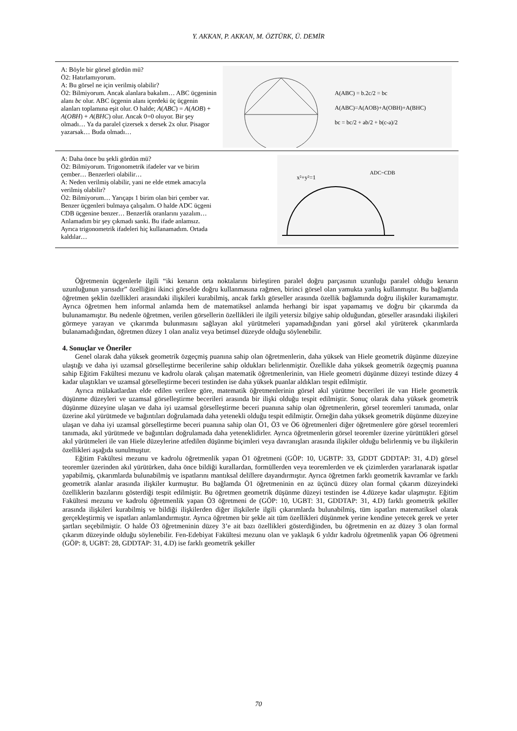Y. AKKAN, P. AKKAN, M. ÖZTÜRK, Ü. DEMİR
| A: Böyle bir görsel gördün mü? Ö2: Hatırlamıyorum. A: Bu görsel ne için verilmiş olabilir? Ö2: Bilmiyorum. Ancak alanlara bakalım… ABC üçgeninin alanı bc olur. ABC üçgenin alanı içerdeki üç üçgenin alanları toplamına eşit olur. O halde; A ( ABC ) = A ( AOB ) + A ( OBH ) + A ( BHC ) olur. Ancak 0=0 oluyor. Bir şey olmadı… Ya da paralel çizersek x dersek 2x olur. Pisagor yazarsak… Buda olmadı… | A(ABC) = b.2c/2 = bc A(ABC)=A(AOB)+A(OBH)+A(BHC) bc = bc/2 + ab/2 + b(c-a)/2 |
| A: Daha önce bu şekli gördün mü? Ö2: Bilmiyorum. Trigonometrik ifadeler var ve birim çember… Benzerleri olabilir… A: Neden verilmiş olabilir, yani ne elde etmek amacıyla verilmiş olabilir? Ö2: Bilmiyorum… Yarıçapı 1 birim olan biri çember var. Benzer üçgenleri bulmaya çalışalım. O halde ADC üçgeni CDB üçgenine benzer… Benzerlik oranlarını yazalım… Anlamadım bir şey çıkmadı sanki. Bu ifade anlamsız. Ayrıca trigonometrik ifadeleri hiç kullanamadım. Ortada kaldılar… | x²+y²=1 ADC~CDB |
Öğretmenin üçgenlerle ilgili “iki kenarın orta noktalarını birleştiren paralel doğru parçasının uzunluğu paralel olduğu kenarın uzunluğunun yarısıdır” özelliğini ikinci görselde doğru kullanmasına rağmen, birinci görsel olan yamukta yanlış kullanmıştır. Bu bağlamda öğretmen şeklin özellikleri arasındaki ilişkileri kurabilmiş, ancak farklı görseller arasında özellik bağlamında doğru ilişkiler kuramamıştır. Ayrıca öğretmen hem informal anlamda hem de matematiksel anlamda herhangi bir ispat yapamamış ve doğru bir çıkarımda da bulunamamıştır. Bu nedenle öğretmen, verilen görsellerin özellikleri ile ilgili yetersiz bilgiye sahip olduğundan, görseller arasındaki ilişkileri görmeye yarayan ve çıkarımda bulunmasını sağlayan akıl yürütmeleri yapamadığından yani görsel akıl yürüterek çıkarımlarda bulanamadığından, öğretmen düzey 1 olan analiz veya betimsel düzeyde olduğu söylenebilir.
4. Sonuçlar ve Öneriler
Genel olarak daha yüksek geometrik özgeçmiş puanına sahip olan öğretmenlerin, daha yüksek van Hiele geometrik düşünme düzeyine ulaştığı ve daha iyi uzamsal görselleştirme becerilerine sahip oldukları belirlenmiştir. Özellikle daha yüksek geometrik özgeçmiş puanına sahip Eğitim Fakültesi mezunu ve kadrolu olarak çalışan matematik öğretmenlerinin, van Hiele geometri düşünme düzeyi testinde düzey 4 kadar ulaştıkları ve uzamsal görselleştirme beceri testinden ise daha yüksek puanlar aldıkları tespit edilmiştir.
Ayrıca mülakatlardan elde edilen verilere göre, matematik öğretmenlerinin görsel akıl yürütme becerileri ile van Hiele geometrik düşünme düzeyleri ve uzamsal görselleştirme becerileri arasında bir ilişki olduğu tespit edilmiştir. Sonuç olarak daha yüksek geometrik düşünme düzeyine ulaşan ve daha iyi uzamsal görselleştirme beceri puanına sahip olan öğretmenlerin, görsel teoremleri tanımada, onlar üzerine akıl yürütmede ve bağıntıları doğrulamada daha yetenekli olduğu tespit edilmiştir. Örneğin daha yüksek geometrik düşünme düzeyine ulaşan ve daha iyi uzamsal görselleştirme beceri puanına sahip olan Ö1, Ö3 ve Ö6 öğretmenleri diğer öğretmenlere göre görsel teoremleri tanımada, akıl yürütmede ve bağıntıları doğrulamada daha yeteneklidirler. Ayrıca öğretmenlerin görsel teoremler üzerine yürüttükleri görsel akıl yürütmeleri ile van Hiele düzeylerine atfedilen düşünme biçimleri veya davranışları arasında ilişkiler olduğu belirlenmiş ve bu ilişkilerin özellikleri aşağıda sunulmuştur.
Eğitim Fakültesi mezunu ve kadrolu öğretmenlik yapan Ö1 öğretmeni (GÖP: 10, UGBTP: 33, GDDT GDDTAP: 31, 4.D) görsel teoremler üzerinden akıl yürütürken, daha önce bildiği kurallardan, formüllerden veya teoremlerden ve ek çizimlerden yararlanarak ispatlar yapabilmiş, çıkarımlarda bulunabilmiş ve ispatlarını mantıksal delillere dayandırmıştır. Ayrıca öğretmen farklı geometrik kavramlar ve farklı geometrik alanlar arasında ilişkiler kurmuştur. Bu bağlamda Ö1 öğretmeninin en az üçüncü düzey olan formal çıkarım düzeyindeki özelliklerin bazılarını gösterdiği tespit edilmiştir. Bu öğretmen geometrik düşünme düzeyi testinden ise 4.düzeye kadar ulaşmıştır. Eğitim Fakültesi mezunu ve kadrolu öğretmenlik yapan Ö3 öğretmeni de (GÖP: 10, UGBT: 31, GDDTAP: 31, 4.D) farklı geometrik şekiller arasında ilişkileri kurabilmiş ve bildiği ilişkilerden diğer ilişkilerle ilgili çıkarımlarda bulunabilmiş, tüm ispatları matematiksel olarak gerçekleştirmiş ve ispatları anlamlandırmıştır. Ayrıca öğretmen bir şekle ait tüm özellikleri düşünmek yerine kendine yetecek gerek ve yeter şartları seçebilmiştir. O halde Ö3 öğretmeninin düzey 3’e ait bazı özellikleri gösterdiğinden, bu öğretmenin en az düzey 3 olan formal çıkarım düzeyinde olduğu söylenebilir. Fen-Edebiyat Fakültesi mezunu olan ve yaklaşık 6 yıldır kadrolu öğretmenlik yapan Ö6 öğretmeni (GÖP: 8, UGBT: 28, GDDTAP: 31, 4.D) ise farklı geometrik şekiller
70